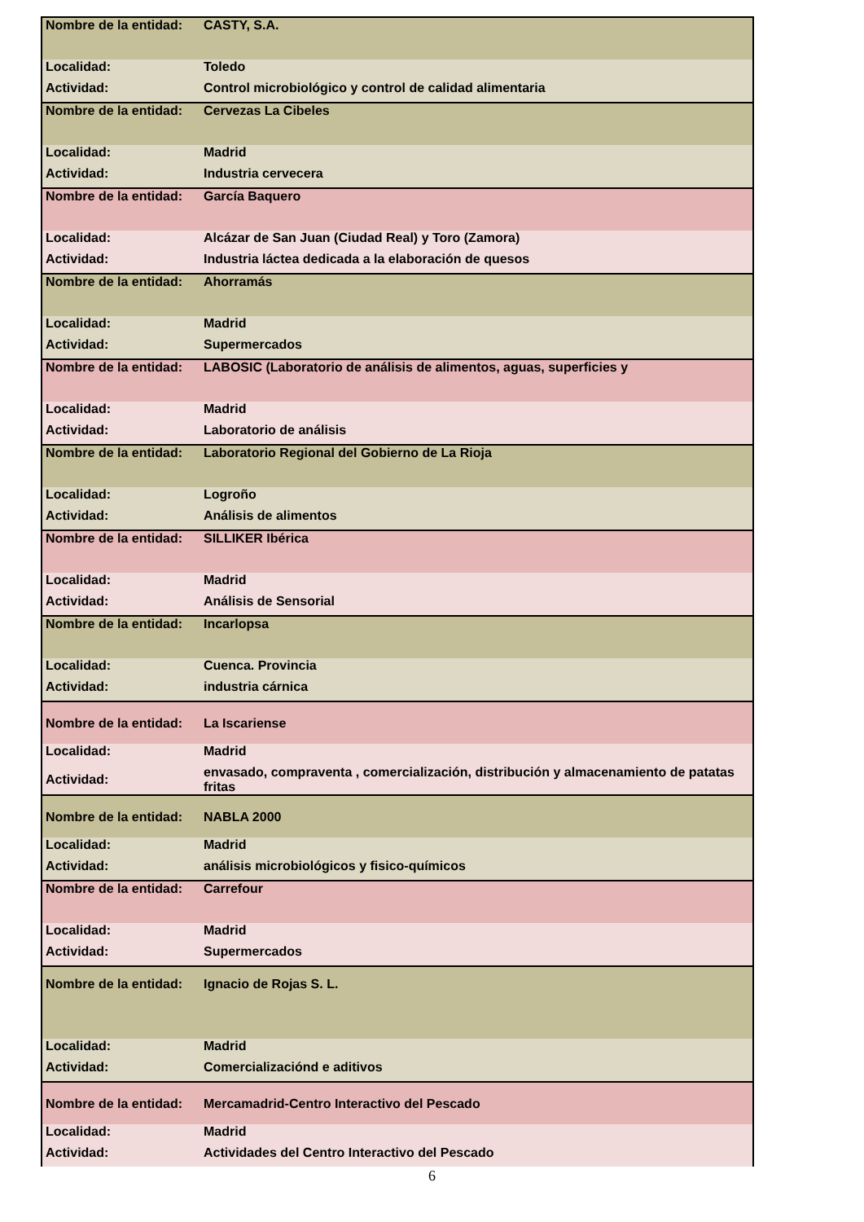| Nombre de la entidad: | CASTY, S.A. |
| Localidad: | Toledo |
| Actividad: | Control microbiológico y control de calidad alimentaria |
| Nombre de la entidad: | Cervezas La Cibeles |
| Localidad: | Madrid |
| Actividad: | Industria cervecera |
| Nombre de la entidad: | García Baquero |
| Localidad: | Alcázar de San Juan (Ciudad Real) y Toro (Zamora) |
| Actividad: | Industria láctea dedicada a la elaboración de quesos |
| Nombre de la entidad: | Ahorramás |
| Localidad: | Madrid |
| Actividad: | Supermercados |
| Nombre de la entidad: | LABOSIC (Laboratorio de análisis de alimentos, aguas, superficies y |
| Localidad: | Madrid |
| Actividad: | Laboratorio de análisis |
| Nombre de la entidad: | Laboratorio Regional del Gobierno de La Rioja |
| Localidad: | Logroño |
| Actividad: | Análisis de alimentos |
| Nombre de la entidad: | SILLIKER Ibérica |
| Localidad: | Madrid |
| Actividad: | Análisis de Sensorial |
| Nombre de la entidad: | Incarlopsa |
| Localidad: | Cuenca. Provincia |
| Actividad: | industria cárnica |
| Nombre de la entidad: | La Iscariense |
| Localidad: | Madrid |
| Actividad: | envasado, compraventa , comercialización, distribución y almacenamiento de patatas fritas |
| Nombre de la entidad: | NABLA 2000 |
| Localidad: | Madrid |
| Actividad: | análisis microbiológicos y fisico-químicos |
| Nombre de la entidad: | Carrefour |
| Localidad: | Madrid |
| Actividad: | Supermercados |
| Nombre de la entidad: | Ignacio de Rojas S. L. |
| Localidad: | Madrid |
| Actividad: | Comercializaciónd e aditivos |
| Nombre de la entidad: | Mercamadrid-Centro Interactivo del Pescado |
| Localidad: | Madrid |
| Actividad: | Actividades del Centro Interactivo del Pescado |
6